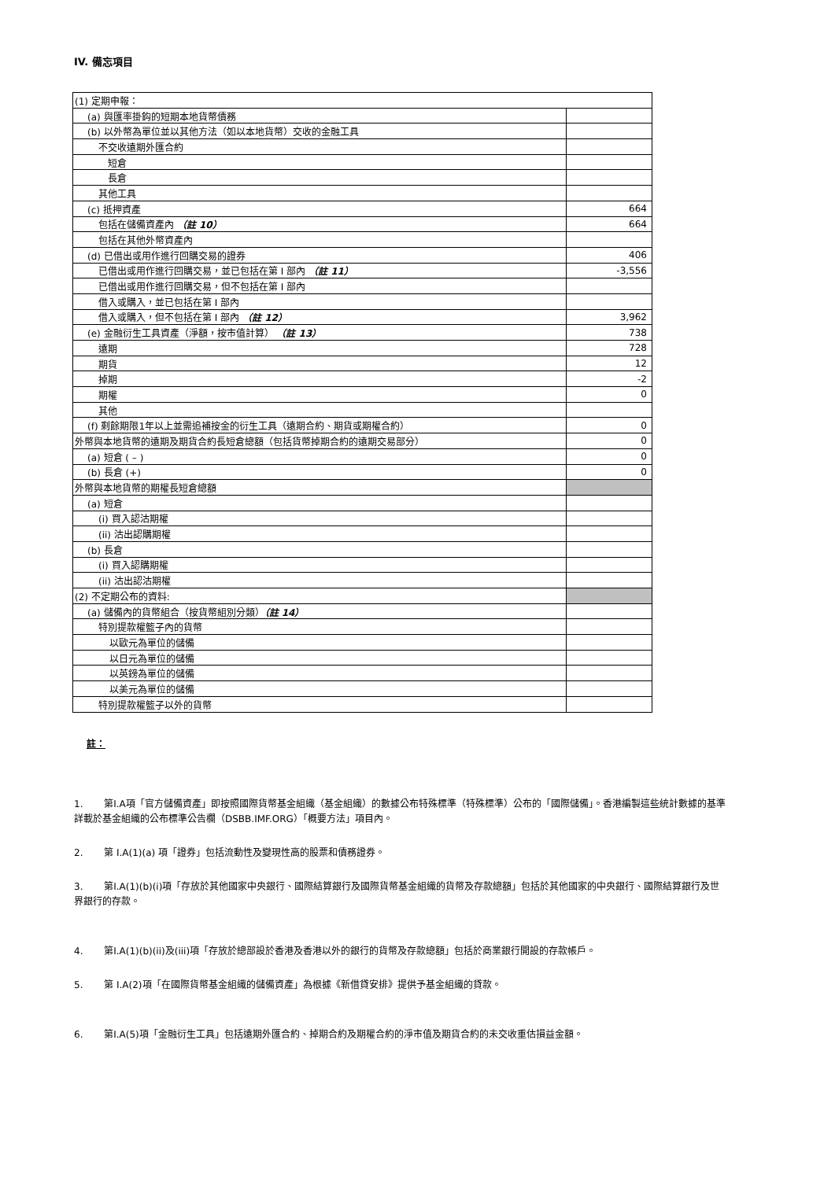IV. 備忘項目
| (1) 定期申報： | |
| (a) 與匯率掛鈎的短期本地貨幣債務 | |
| (b) 以外幣為單位並以其他方法（如以本地貨幣）交收的金融工具 | |
| 不交收遠期外匯合約 | |
| 短倉 | |
| 長倉 | |
| 其他工具 | |
| (c) 抵押資產 | 664 |
| 包括在儲備資產內 （註 10） | 664 |
| 包括在其他外幣資產內 | |
| (d) 已借出或用作進行回購交易的證券 | 406 |
| 已借出或用作進行回購交易，並已包括在第 I 部內 （註 11） | -3,556 |
| 已借出或用作進行回購交易，但不包括在第 I 部內 | |
| 借入或購入，並已包括在第 I 部內 | |
| 借入或購入，但不包括在第 I 部內 （註 12） | 3,962 |
| (e) 金融衍生工具資產（淨額，按市值計算） （註 13） | 738 |
| 遠期 | 728 |
| 期貨 | 12 |
| 掉期 | -2 |
| 期權 | 0 |
| 其他 | |
| (f) 剩餘期限1年以上並需追補按金的衍生工具（遠期合約、期貨或期權合約） | 0 |
| 外幣與本地貨幣的遠期及期貨合約長短倉總額（包括貨幣掉期合約的遠期交易部分） | 0 |
| (a) 短倉 ( – ) | 0 |
| (b) 長倉 (+) | 0 |
| 外幣與本地貨幣的期權長短倉總額 | |
| (a) 短倉 | |
| (i) 買入認沽期權 | |
| (ii) 沽出認購期權 | |
| (b) 長倉 | |
| (i) 買入認購期權 | |
| (ii) 沽出認沽期權 | |
| (2) 不定期公布的資料: | |
| (a) 儲備內的貨幣組合（按貨幣組別分類） （註 14） | |
| 特別提款權籃子內的貨幣 | |
| 以歐元為單位的儲備 | |
| 以日元為單位的儲備 | |
| 以英鎊為單位的儲備 | |
| 以美元為單位的儲備 | |
| 特別提款權籃子以外的貨幣 | |
註：
1. 第I.A項「官方儲備資產」即按照國際貨幣基金組織（基金組織）的數據公布特殊標準（特殊標準）公布的「國際儲備」。香港編製這些統計數據的基準詳載於基金組織的公布標準公告欄（DSBB.IMF.ORG）「概要方法」項目內。
2. 第 I.A(1)(a) 項「證券」包括流動性及變現性高的股票和債務證券。
3. 第I.A(1)(b)(i)項「存放於其他國家中央銀行、國際結算銀行及國際貨幣基金組織的貨幣及存款總額」包括於其他國家的中央銀行、國際結算銀行及世界銀行的存款。
4. 第I.A(1)(b)(ii)及(iii)項「存放於總部設於香港及香港以外的銀行的貨幣及存款總額」包括於商業銀行開設的存款帳戶。
5. 第 I.A(2)項「在國際貨幣基金組織的儲備資產」為根據《新借貸安排》提供予基金組織的貸款。
6. 第I.A(5)項「金融衍生工具」包括遠期外匯合約、掉期合約及期權合約的淨市值及期貨合約的未交收重估損益金額。